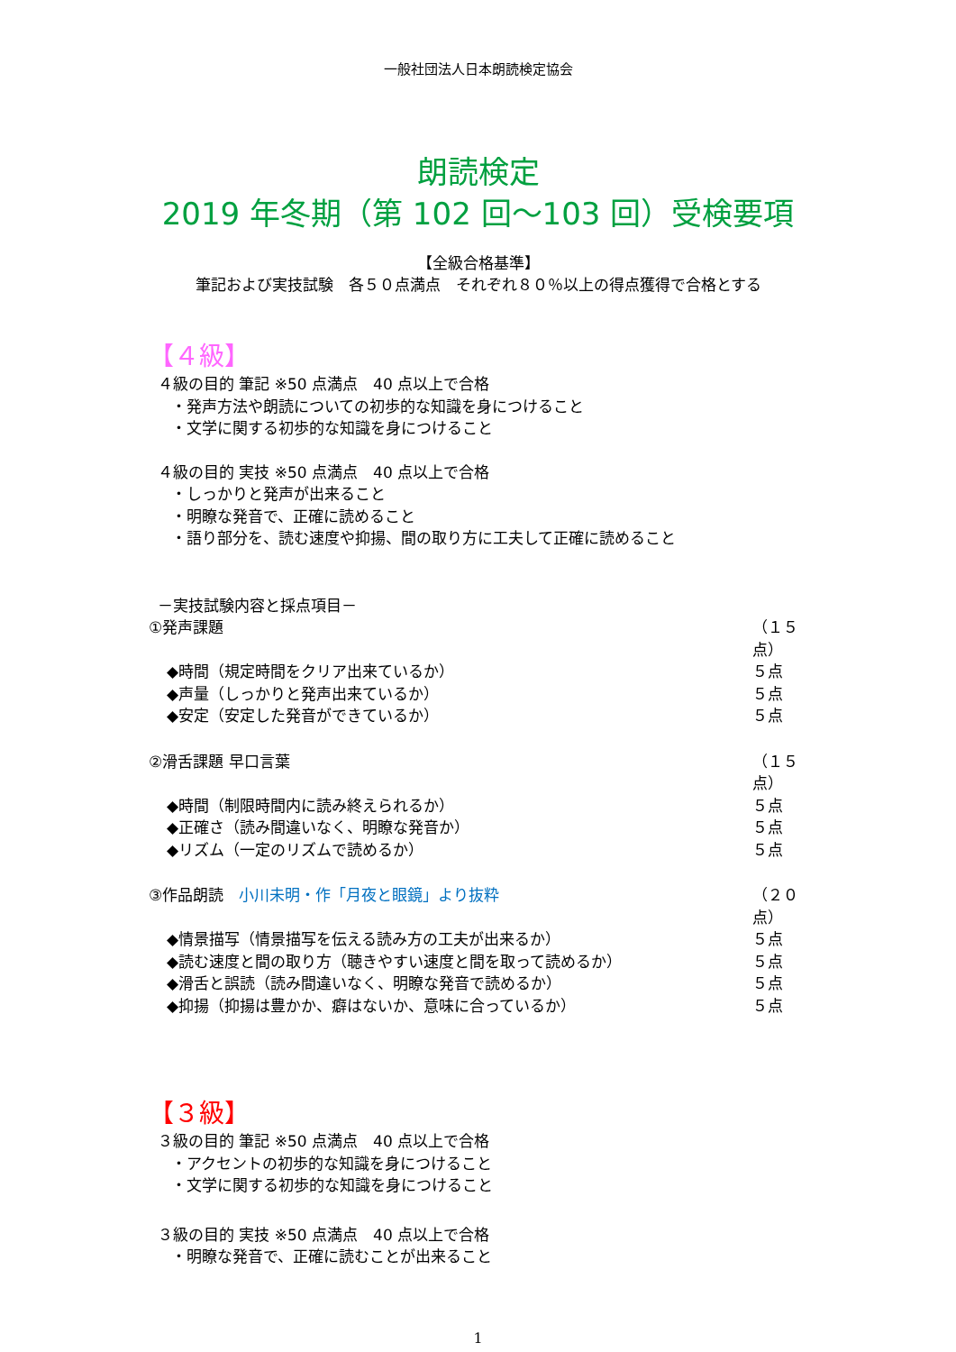一般社団法人日本朗読検定協会
朗読検定
2019 年冬期（第 102 回～103 回）受検要項
【全級合格基準】
筆記および実技試験　各５０点満点　それぞれ８０％以上の得点獲得で合格とする
【４級】
４級の目的 筆記 ※50 点満点　40 点以上で合格
・発声方法や朗読についての初歩的な知識を身につけること
・文学に関する初歩的な知識を身につけること
４級の目的 実技 ※50 点満点　40 点以上で合格
・しっかりと発声が出来ること
・明瞭な発音で、正確に読めること
・語り部分を、読む速度や抑揚、間の取り方に工夫して正確に読めること
－実技試験内容と採点項目－
①発声課題 （１５点）
◆時間（規定時間をクリア出来ているか） ５点
◆声量（しっかりと発声出来ているか） ５点
◆安定（安定した発音ができているか） ５点
②滑舌課題 早口言葉 （１５点）
◆時間（制限時間内に読み終えられるか） ５点
◆正確さ（読み間違いなく、明瞭な発音か） ５点
◆リズム（一定のリズムで読めるか） ５点
③作品朗読　小川未明・作「月夜と眼鏡」より抜粋 （２０点）
◆情景描写（情景描写を伝える読み方の工夫が出来るか） ５点
◆読む速度と間の取り方（聴きやすい速度と間を取って読めるか） ５点
◆滑舌と誤読（読み間違いなく、明瞭な発音で読めるか） ５点
◆抑揚（抑揚は豊かか、癖はないか、意味に合っているか） ５点
【３級】
３級の目的 筆記 ※50 点満点　40 点以上で合格
・アクセントの初歩的な知識を身につけること
・文学に関する初歩的な知識を身につけること
３級の目的 実技 ※50 点満点　40 点以上で合格
・明瞭な発音で、正確に読むことが出来ること
1